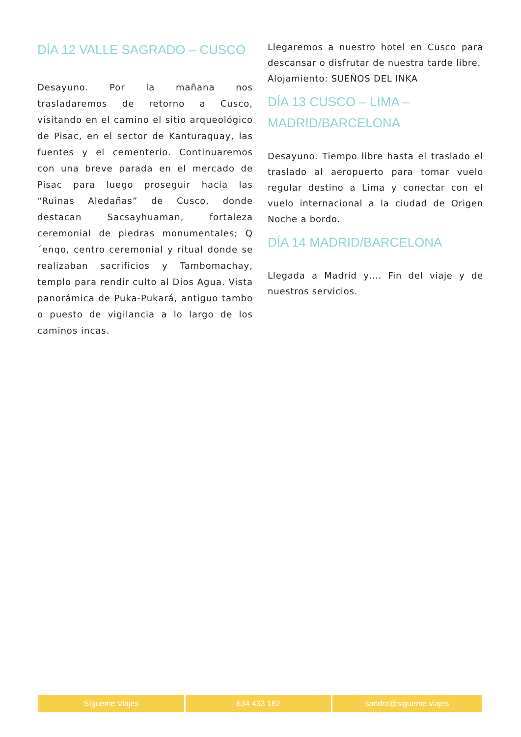DÍA 12 VALLE SAGRADO – CUSCO
Desayuno. Por la mañana nos trasladaremos de retorno a Cusco, visitando en el camino el sitio arqueológico de Pisac, en el sector de Kanturaquay, las fuentes y el cementerio. Continuaremos con una breve parada en el mercado de Pisac para luego proseguir hacia las “Ruinas Aledañas” de Cusco, donde destacan Sacsayhuaman, fortaleza ceremonial de piedras monumentales; Q´enqo, centro ceremonial y ritual donde se realizaban sacrificios y Tambomachay, templo para rendir culto al Dios Agua. Vista panorámica de Puka-Pukará, antiguo tambo o puesto de vigilancia a lo largo de los caminos incas.
Llegaremos a nuestro hotel en Cusco para descansar o disfrutar de nuestra tarde libre.
Alojamiento: SUEÑOS DEL INKA
DÍA 13 CUSCO – LIMA – MADRID/BARCELONA
Desayuno. Tiempo libre hasta el traslado el traslado al aeropuerto para tomar vuelo regular destino a Lima y conectar con el vuelo internacional a la ciudad de Origen Noche a bordo.
DÍA 14 MADRID/BARCELONA
Llegada a Madrid y…. Fin del viaje y de nuestros servicios.
Sígueme Viajes 634 433 182 sandra@sigueme.viajes